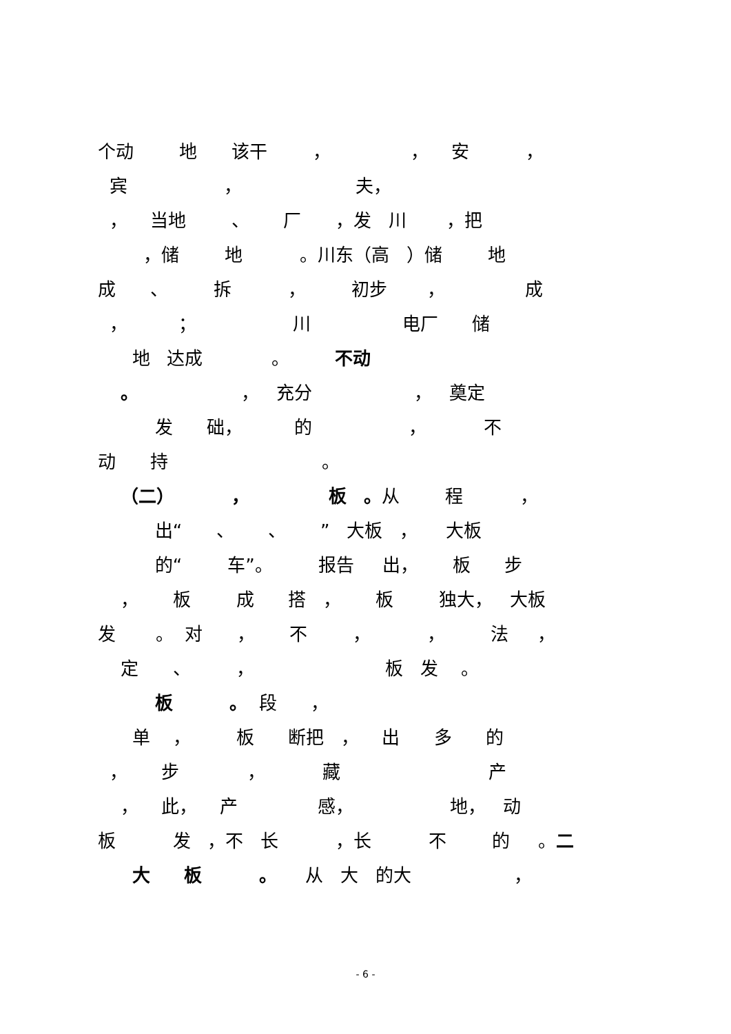个动 地 该干 ， ， 安 ，
宾 ， 夫，
， 当地 、 厂 ，发 川 ，把
，储 地 。川东（高 ）储 地
成 、 拆 ， 初步 ， 成
， ； 川 电厂 储
地 达成 。 不动
。 ， 充分 ， 奠定
发 础， 的 ， 不
动 持 。
（二） ， 板 。从 程 ，
出“ 、 、 ” 大板 ， 大板
的“ 车”。 报告 出， 板 步
， 板 成 搭 ， 板 独大， 大板
发 。 对 ， 不 ， ， 法 ，
定 、 ， 板 发 。
板 。 段 ，
单 ， 板 断把 ， 出 多 的
， 步 ， 藏 产
， 此， 产 感， 地， 动
板 发 ，不 长 ，长 不 的 。二
大 板 。 从 大 的大 ，
- 6 -